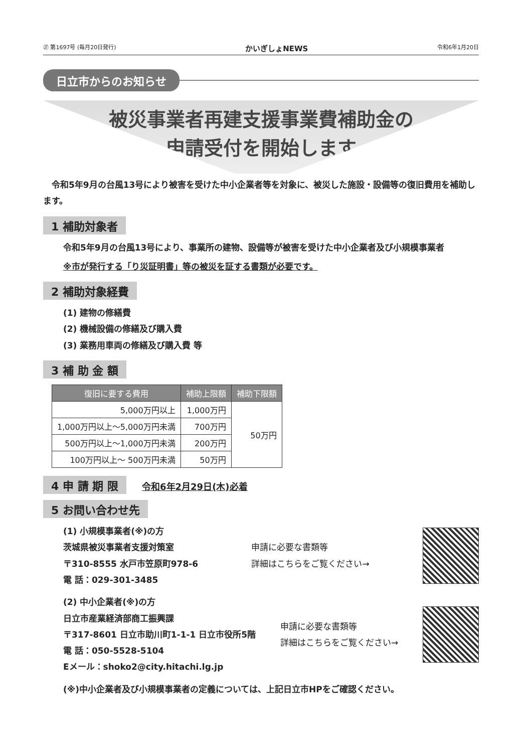㉗ 第1697号 (毎月20日発行) かいぎしょNEWS 令和6年1月20日
日立市からのお知らせ
被災事業者再建支援事業費補助金の
申請受付を開始します
　令和5年9月の台風13号により被害を受けた中小企業者等を対象に、被災した施設・設備等の復旧費用を補助します。
1 補助対象者
令和5年9月の台風13号により、事業所の建物、設備等が被害を受けた中小企業者及び小規模事業者
※市が発行する「り災証明書」等の被災を証する書類が必要です。
2 補助対象経費
(1) 建物の修繕費
(2) 機械設備の修繕及び購入費
(3) 業務用車両の修繕及び購入費 等
3 補 助 金 額
| 復旧に要する費用 | 補助上限額 | 補助下限額 |
| --- | --- | --- |
| 5,000万円以上 | 1,000万円 | 50万円 |
| 1,000万円以上～5,000万円未満 | 700万円 | |
| 500万円以上～1,000万円未満 | 200万円 | |
| 100万円以上～ 500万円未満 | 50万円 | |
4 申 請 期 限
令和6年2月29日(木)必着
5 お問い合わせ先
(1) 小規模事業者(※)の方
茨城県被災事業者支援対策室
〒310-8555 水戸市笠原町978-6
電 話：029-301-3485
申請に必要な書類等
詳細はこちらをご覧ください→
(2) 中小企業者(※)の方
日立市産業経済部商工振興課
〒317-8601 日立市助川町1-1-1 日立市役所5階
電 話：050-5528-5104
Eメール：shoko2@city.hitachi.lg.jp
申請に必要な書類等
詳細はこちらをご覧ください→
(※)中小企業者及び小規模事業者の定義については、上記日立市HPをご確認ください。